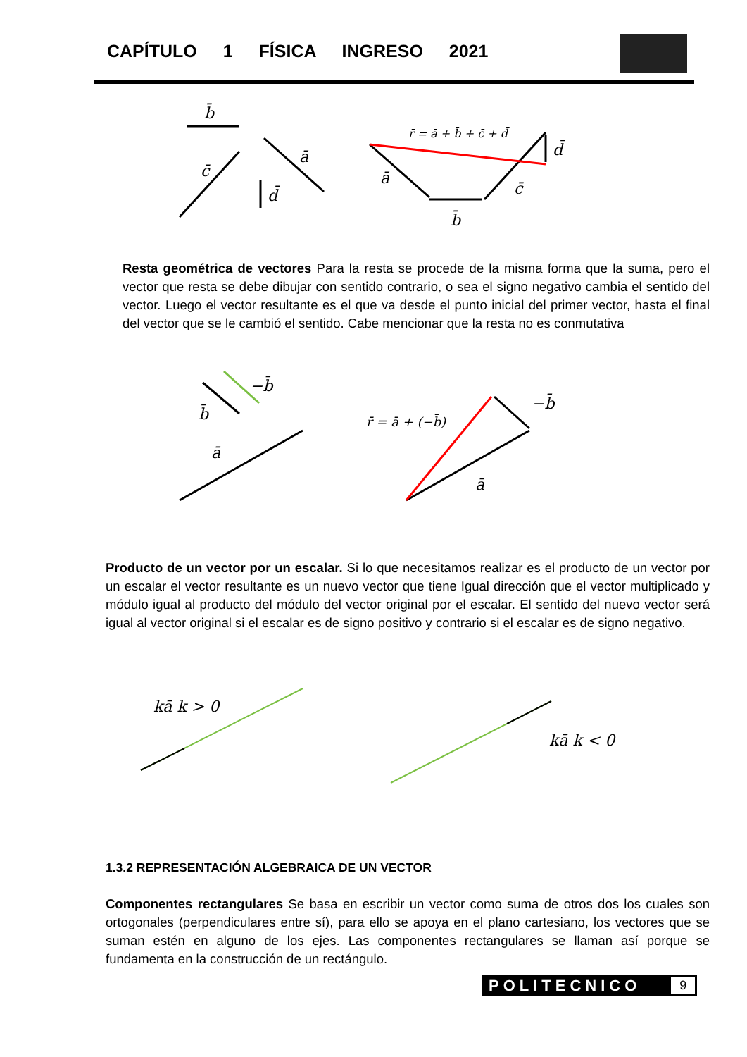CAPÍTULO 1 FÍSICA INGRESO 2021
b̄
c̄
ā
d̄
r̄ = ā + b̄ + c̄ + d̄
ā
b̄
c̄
d̄
Resta geométrica de vectores Para la resta se procede de la misma forma que la suma, pero el vector que resta se debe dibujar con sentido contrario, o sea el signo negativo cambia el sentido del vector. Luego el vector resultante es el que va desde el punto inicial del primer vector, hasta el final del vector que se le cambió el sentido. Cabe mencionar que la resta no es conmutativa
b̄
−b̄
ā
r̄ = ā + (−b̄)
−b̄
ā
Producto de un vector por un escalar. Si lo que necesitamos realizar es el producto de un vector por un escalar el vector resultante es un nuevo vector que tiene Igual dirección que el vector multiplicado y módulo igual al producto del módulo del vector original por el escalar. El sentido del nuevo vector será igual al vector original si el escalar es de signo positivo y contrario si el escalar es de signo negativo.
kā k > 0
kā k < 0
1.3.2 REPRESENTACIÓN ALGEBRAICA DE UN VECTOR
Componentes rectangulares Se basa en escribir un vector como suma de otros dos los cuales son ortogonales (perpendiculares entre sí), para ello se apoya en el plano cartesiano, los vectores que se suman estén en alguno de los ejes. Las componentes rectangulares se llaman así porque se fundamenta en la construcción de un rectángulo.
POLITECNICO 9